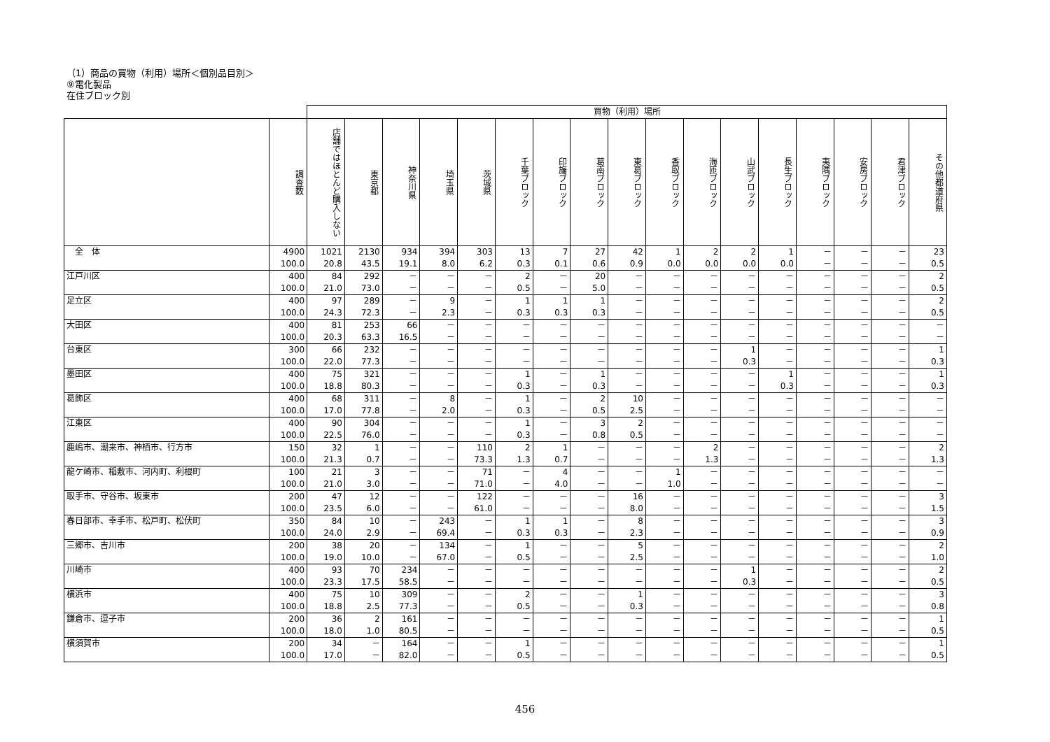（1）商品の買物（利用）場所＜個別品目別＞
⑨電化製品
在住ブロック別
| | | 買物（利用）場所 | | | | | | | | | | | | | | | | |
| --- | --- | --- | --- | --- | --- | --- | --- | --- | --- | --- | --- | --- | --- | --- | --- | --- | --- | --- |
| | 調査数 | 店舗ではほとんど購入しない | 東京都 | 神奈川県 | 埼玉県 | 茨城県 | 千葉ブロック | 印旛ブロック | 葛南ブロック | 東葛ブロック | 香取ブロック | 海匝ブロック | 山武ブロック | 長生ブロック | 夷隅ブロック | 安房ブロック | 君津ブロック | その他都道府県 |
| 全 体 | 4900 100.0 | 1021 20.8 | 2130 43.5 | 934 19.1 | 394 8.0 | 303 6.2 | 13 0.3 | 7 0.1 | 27 0.6 | 42 0.9 | 1 0.0 | 2 0.0 | 2 0.0 | 1 0.0 | － － | － － | － － | 23 0.5 |
| 江戸川区 | 400 100.0 | 84 21.0 | 292 73.0 | － － | － － | － － | 2 0.5 | － － | 20 5.0 | － － | － － | － － | － － | － － | － － | － － | － － | 2 0.5 |
| 足立区 | 400 100.0 | 97 24.3 | 289 72.3 | － － | 9 2.3 | － － | 1 0.3 | 1 0.3 | 1 0.3 | － － | － － | － － | － － | － － | － － | － － | － － | 2 0.5 |
| 大田区 | 400 100.0 | 81 20.3 | 253 63.3 | 66 16.5 | － － | － － | － － | － － | － － | － － | － － | － － | － － | － － | － － | － － | － － | － － |
| 台東区 | 300 100.0 | 66 22.0 | 232 77.3 | － － | － － | － － | － － | － － | － － | － － | － － | － － | 1 0.3 | － － | － － | － － | － － | 1 0.3 |
| 墨田区 | 400 100.0 | 75 18.8 | 321 80.3 | － － | － － | － － | 1 0.3 | － － | 1 0.3 | － － | － － | － － | － － | 1 0.3 | － － | － － | － － | 1 0.3 |
| 葛飾区 | 400 100.0 | 68 17.0 | 311 77.8 | － － | 8 2.0 | － － | 1 0.3 | － － | 2 0.5 | 10 2.5 | － － | － － | － － | － － | － － | － － | － － | － － |
| 江東区 | 400 100.0 | 90 22.5 | 304 76.0 | － － | － － | － － | 1 0.3 | － － | 3 0.8 | 2 0.5 | － － | － － | － － | － － | － － | － － | － － | － － |
| 鹿嶋市、潮来市、神栖市、行方市 | 150 100.0 | 32 21.3 | 1 0.7 | － － | － － | 110 73.3 | 2 1.3 | 1 0.7 | － － | － － | － － | 2 1.3 | － － | － － | － － | － － | － － | 2 1.3 |
| 龍ケ崎市、稲敷市、河内町、利根町 | 100 100.0 | 21 21.0 | 3 3.0 | － － | － － | 71 71.0 | － － | 4 4.0 | － － | － － | 1 1.0 | － － | － － | － － | － － | － － | － － | － － |
| 取手市、守谷市、坂東市 | 200 100.0 | 47 23.5 | 12 6.0 | － － | － － | 122 61.0 | － － | － － | － － | 16 8.0 | － － | － － | － － | － － | － － | － － | － － | 3 1.5 |
| 春日部市、幸手市、松戸町、松伏町 | 350 100.0 | 84 24.0 | 10 2.9 | － － | 243 69.4 | － － | 1 0.3 | 1 0.3 | － － | 8 2.3 | － － | － － | － － | － － | － － | － － | － － | 3 0.9 |
| 三郷市、吉川市 | 200 100.0 | 38 19.0 | 20 10.0 | － － | 134 67.0 | － － | 1 0.5 | － － | － － | 5 2.5 | － － | － － | － － | － － | － － | － － | － － | 2 1.0 |
| 川崎市 | 400 100.0 | 93 23.3 | 70 17.5 | 234 58.5 | － － | － － | － － | － － | － － | － － | － － | － － | 1 0.3 | － － | － － | － － | － － | 2 0.5 |
| 横浜市 | 400 100.0 | 75 18.8 | 10 2.5 | 309 77.3 | － － | － － | 2 0.5 | － － | － － | 1 0.3 | － － | － － | － － | － － | － － | － － | － － | 3 0.8 |
| 鎌倉市、逗子市 | 200 100.0 | 36 18.0 | 2 1.0 | 161 80.5 | － － | － － | － － | － － | － － | － － | － － | － － | － － | － － | － － | － － | － － | 1 0.5 |
| 横須賀市 | 200 100.0 | 34 17.0 | － － | 164 82.0 | － － | － － | 1 0.5 | － － | － － | － － | － － | － － | － － | － － | － － | － － | － － | 1 0.5 |
456